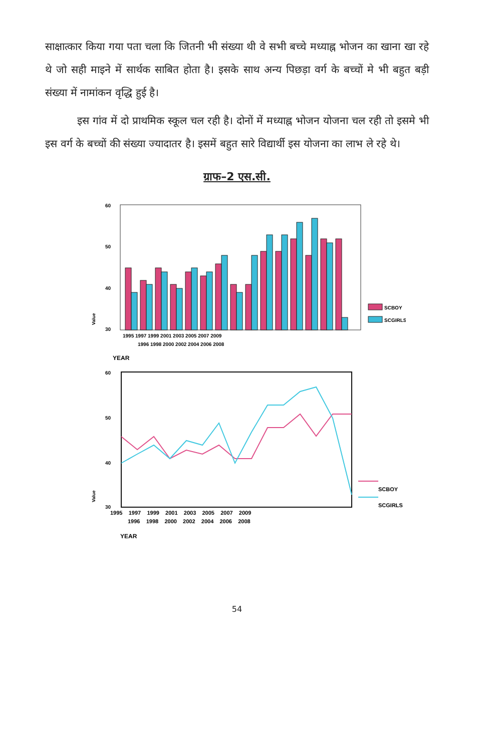साक्षात्कार किया गया पता चला कि जितनी भी संख्या थी वे सभी बच्चे मध्याह्न भोजन का खाना खा रहे थे जो सही माइने में सार्थक साबित होता है। इसके साथ अन्य पिछड़ा वर्ग के बच्चों मे भी बहुत बड़ी संख्या में नामांकन वृद्धि हुई है।
इस गांव में दो प्राथमिक स्कूल चल रही है। दोनों में मध्याह्न भोजन योजना चल रही तो इसमे भी इस वर्ग के बच्चों की संख्या ज्यादातर है। इसमें बहुत सारे विद्यार्थी इस योजना का लाभ ले रहे थे।
ग्राफ–2 एस.सी.
60
50
40
30
Value
SCBOY
SCGIRLS
1995 1997 1999 2001 2003 2005 2007 2009
1996 1998 2000 2002 2004 2006 2008
YEAR
60
50
40
30
Value
SCBOY
SCGIRLS
1995 1997 1999 2001 2003 2005 2007 2009
1996 1998 2000 2002 2004 2006 2008
YEAR
54